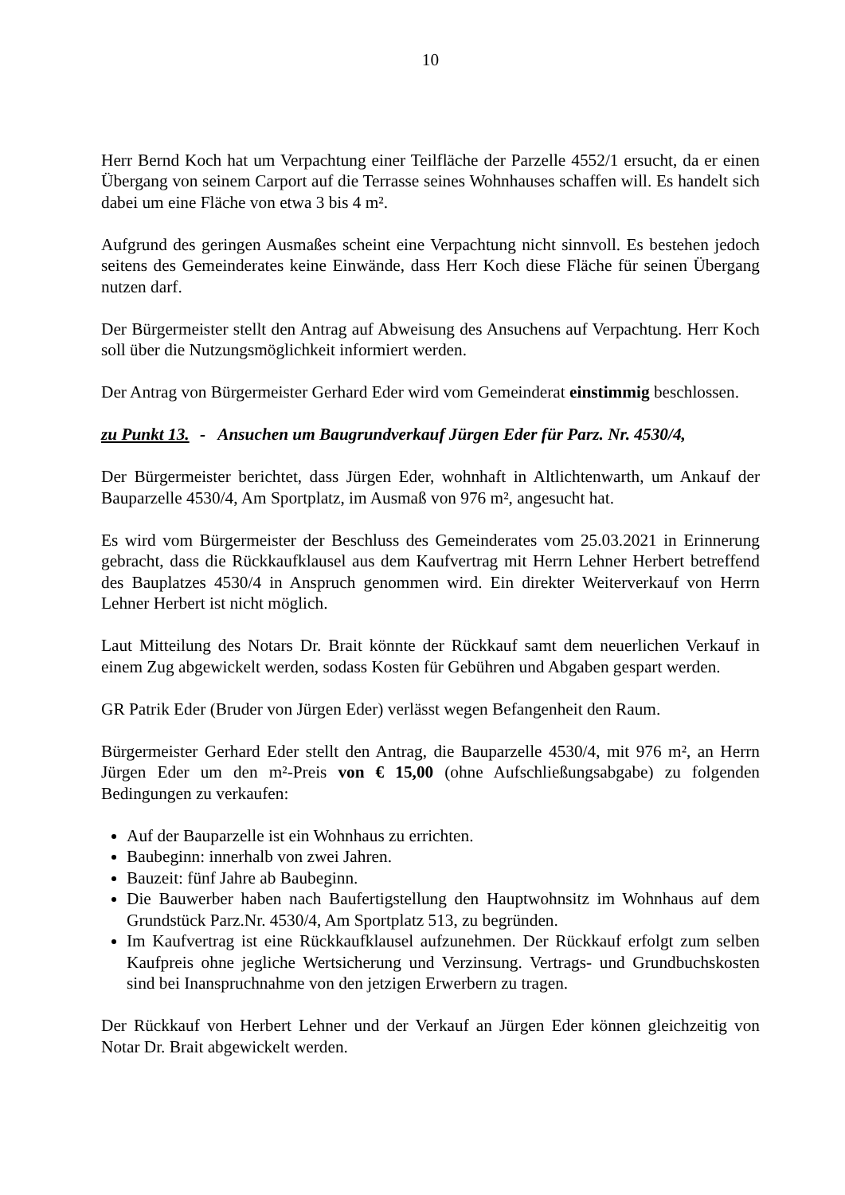10
Herr Bernd Koch hat um Verpachtung einer Teilfläche der Parzelle 4552/1 ersucht, da er einen Übergang von seinem Carport auf die Terrasse seines Wohnhauses schaffen will. Es handelt sich dabei um eine Fläche von etwa 3 bis 4 m².
Aufgrund des geringen Ausmaßes scheint eine Verpachtung nicht sinnvoll. Es bestehen jedoch seitens des Gemeinderates keine Einwände, dass Herr Koch diese Fläche für seinen Übergang nutzen darf.
Der Bürgermeister stellt den Antrag auf Abweisung des Ansuchens auf Verpachtung. Herr Koch soll über die Nutzungsmöglichkeit informiert werden.
Der Antrag von Bürgermeister Gerhard Eder wird vom Gemeinderat einstimmig beschlossen.
zu Punkt 13. - Ansuchen um Baugrundverkauf Jürgen Eder für Parz. Nr. 4530/4,
Der Bürgermeister berichtet, dass Jürgen Eder, wohnhaft in Altlichtenwarth, um Ankauf der Bauparzelle 4530/4, Am Sportplatz, im Ausmaß von 976 m², angesucht hat.
Es wird vom Bürgermeister der Beschluss des Gemeinderates vom 25.03.2021 in Erinnerung gebracht, dass die Rückkaufklausel aus dem Kaufvertrag mit Herrn Lehner Herbert betreffend des Bauplatzes 4530/4 in Anspruch genommen wird. Ein direkter Weiterverkauf von Herrn Lehner Herbert ist nicht möglich.
Laut Mitteilung des Notars Dr. Brait könnte der Rückkauf samt dem neuerlichen Verkauf in einem Zug abgewickelt werden, sodass Kosten für Gebühren und Abgaben gespart werden.
GR Patrik Eder (Bruder von Jürgen Eder) verlässt wegen Befangenheit den Raum.
Bürgermeister Gerhard Eder stellt den Antrag, die Bauparzelle 4530/4, mit 976 m², an Herrn Jürgen Eder um den m²-Preis von € 15,00 (ohne Aufschließungsabgabe) zu folgenden Bedingungen zu verkaufen:
Auf der Bauparzelle ist ein Wohnhaus zu errichten.
Baubeginn: innerhalb von zwei Jahren.
Bauzeit: fünf Jahre ab Baubeginn.
Die Bauwerber haben nach Baufertigstellung den Hauptwohnsitz im Wohnhaus auf dem Grundstück Parz.Nr. 4530/4, Am Sportplatz 513, zu begründen.
Im Kaufvertrag ist eine Rückkaufklausel aufzunehmen. Der Rückkauf erfolgt zum selben Kaufpreis ohne jegliche Wertsicherung und Verzinsung. Vertrags- und Grundbuchskosten sind bei Inanspruchnahme von den jetzigen Erwerbern zu tragen.
Der Rückkauf von Herbert Lehner und der Verkauf an Jürgen Eder können gleichzeitig von Notar Dr. Brait abgewickelt werden.